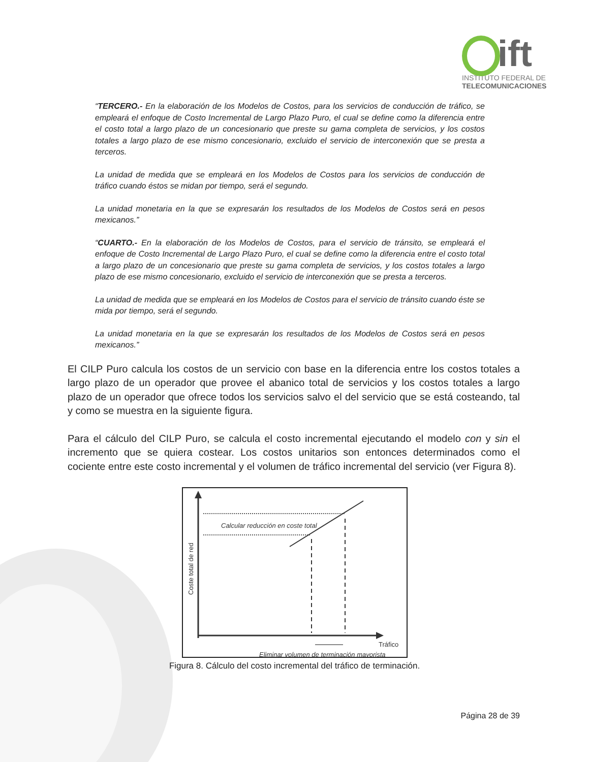ift
INSTITUTO FEDERAL DE
TELECOMUNICACIONES
“TERCERO.- En la elaboración de los Modelos de Costos, para los servicios de conducción de tráfico, se empleará el enfoque de Costo Incremental de Largo Plazo Puro, el cual se define como la diferencia entre el costo total a largo plazo de un concesionario que preste su gama completa de servicios, y los costos totales a largo plazo de ese mismo concesionario, excluido el servicio de interconexión que se presta a terceros.
La unidad de medida que se empleará en los Modelos de Costos para los servicios de conducción de tráfico cuando éstos se midan por tiempo, será el segundo.
La unidad monetaria en la que se expresarán los resultados de los Modelos de Costos será en pesos mexicanos.”
“CUARTO.- En la elaboración de los Modelos de Costos, para el servicio de tránsito, se empleará el enfoque de Costo Incremental de Largo Plazo Puro, el cual se define como la diferencia entre el costo total a largo plazo de un concesionario que preste su gama completa de servicios, y los costos totales a largo plazo de ese mismo concesionario, excluido el servicio de interconexión que se presta a terceros.
La unidad de medida que se empleará en los Modelos de Costos para el servicio de tránsito cuando éste se mida por tiempo, será el segundo.
La unidad monetaria en la que se expresarán los resultados de los Modelos de Costos será en pesos mexicanos.”
El CILP Puro calcula los costos de un servicio con base en la diferencia entre los costos totales a largo plazo de un operador que provee el abanico total de servicios y los costos totales a largo plazo de un operador que ofrece todos los servicios salvo el del servicio que se está costeando, tal y como se muestra en la siguiente figura.
Para el cálculo del CILP Puro, se calcula el costo incremental ejecutando el modelo con y sin el incremento que se quiera costear. Los costos unitarios son entonces determinados como el cociente entre este costo incremental y el volumen de tráfico incremental del servicio (ver Figura 8).
Calcular reducción en coste total
Tráfico
Eliminar volumen de terminación mayorista
Coste total de red
Figura 8. Cálculo del costo incremental del tráfico de terminación.
Página 28 de 39